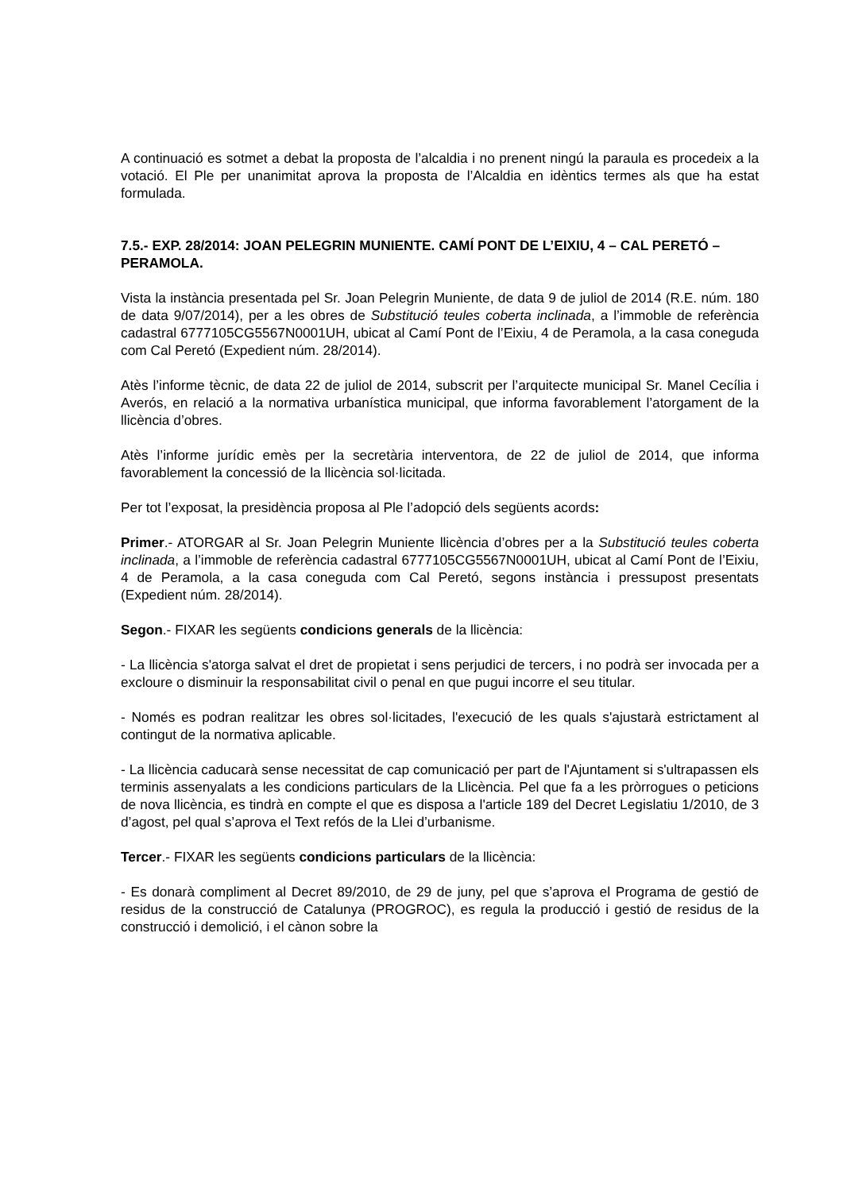A continuació es sotmet a debat la proposta de l’alcaldia i no prenent ningú la paraula es procedeix a la votació. El Ple per unanimitat aprova la proposta de l’Alcaldia en idèntics termes als que ha estat formulada.
7.5.- EXP. 28/2014: JOAN PELEGRIN MUNIENTE. CAMÍ PONT DE L’EIXIU, 4 – CAL PERETÓ – PERAMOLA.
Vista la instància presentada pel Sr. Joan Pelegrin Muniente, de data 9 de juliol de 2014 (R.E. núm. 180 de data 9/07/2014), per a les obres de Substitució teules coberta inclinada, a l’immoble de referència cadastral 6777105CG5567N0001UH, ubicat al Camí Pont de l’Eixiu, 4 de Peramola, a la casa coneguda com Cal Peretó (Expedient núm. 28/2014).
Atès l’informe tècnic, de data 22 de juliol de 2014, subscrit per l’arquitecte municipal Sr. Manel Cecília i Averós, en relació a la normativa urbanística municipal, que informa favorablement l’atorgament de la llicència d’obres.
Atès l’informe jurídic emès per la secretària interventora, de 22 de juliol de 2014, que informa favorablement la concessió de la llicència sol·licitada.
Per tot l’exposat, la presidència proposa al Ple l’adopció dels següents acords:
Primer.- ATORGAR al Sr. Joan Pelegrin Muniente llicència d’obres per a la Substitució teules coberta inclinada, a l’immoble de referència cadastral 6777105CG5567N0001UH, ubicat al Camí Pont de l’Eixiu, 4 de Peramola, a la casa coneguda com Cal Peretó, segons instància i pressupost presentats (Expedient núm. 28/2014).
Segon.- FIXAR les següents condicions generals de la llicència:
- La llicència s'atorga salvat el dret de propietat i sens perjudici de tercers, i no podrà ser invocada per a excloure o disminuir la responsabilitat civil o penal en que pugui incorre el seu titular.
- Només es podran realitzar les obres sol·licitades, l'execució de les quals s'ajustarà estrictament al contingut de la normativa aplicable.
- La llicència caducarà sense necessitat de cap comunicació per part de l'Ajuntament si s'ultrapassen els terminis assenyalats a les condicions particulars de la Llicència. Pel que fa a les pròrrogues o peticions de nova llicència, es tindrà en compte el que es disposa a l'article 189 del Decret Legislatiu 1/2010, de 3 d’agost, pel qual s’aprova el Text refós de la Llei d’urbanisme.
Tercer.- FIXAR les següents condicions particulars de la llicència:
- Es donarà compliment al Decret 89/2010, de 29 de juny, pel que s’aprova el Programa de gestió de residus de la construcció de Catalunya (PROGROC), es regula la producció i gestió de residus de la construcció i demolició, i el cànon sobre la